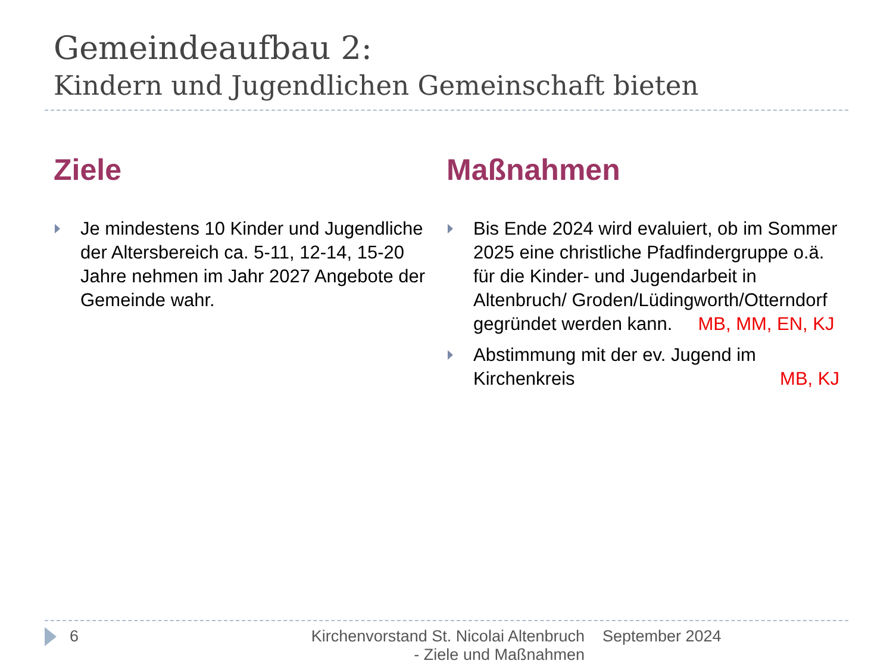Gemeindeaufbau 2:
Kindern und Jugendlichen Gemeinschaft bieten
Ziele
Je mindestens 10 Kinder und Jugendliche der Altersbereich ca. 5-11, 12-14, 15-20 Jahre nehmen im Jahr 2027 Angebote der Gemeinde wahr.
Maßnahmen
Bis Ende 2024 wird evaluiert, ob im Sommer 2025 eine christliche Pfadfindergruppe o.ä. für die Kinder- und Jugendarbeit in Altenbruch/ Groden/Lüdingworth/Otterndorf gegründet werden kann. MB, MM, EN, KJ
Abstimmung mit der ev. Jugend im Kirchenkreis MB, KJ
6 Kirchenvorstand St. Nicolai Altenbruch - Ziele und Maßnahmen
September 2024